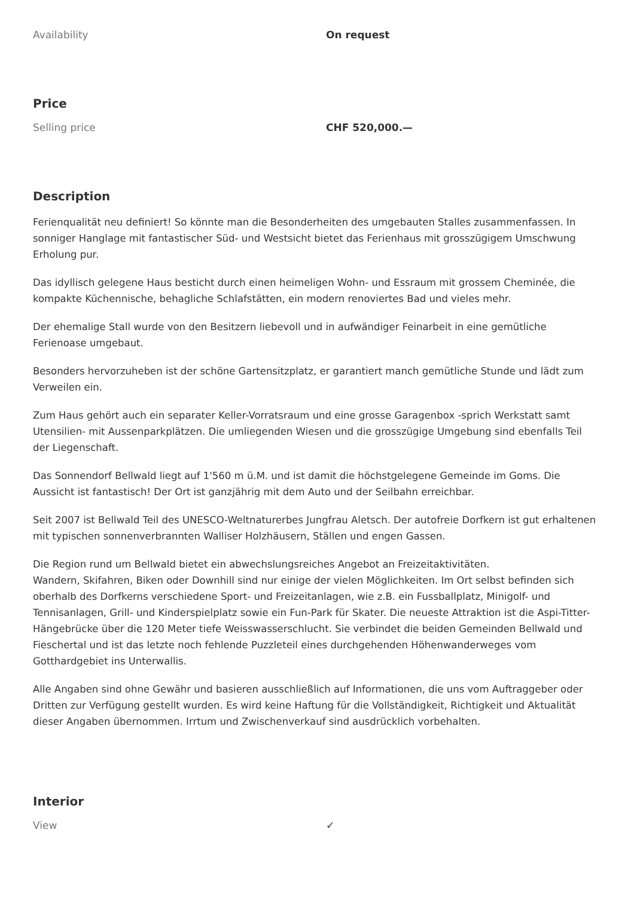| Availability | On request |
Price
| Selling price | CHF 520,000.— |
Description
Ferienqualität neu definiert! So könnte man die Besonderheiten des umgebauten Stalles zusammenfassen. In sonniger Hanglage mit fantastischer Süd- und Westsicht bietet das Ferienhaus mit grosszügigem Umschwung Erholung pur.
Das idyllisch gelegene Haus besticht durch einen heimeligen Wohn- und Essraum mit grossem Cheminée, die kompakte Küchennische, behagliche Schlafstätten, ein modern renoviertes Bad und vieles mehr.
Der ehemalige Stall wurde von den Besitzern liebevoll und in aufwändiger Feinarbeit in eine gemütliche Ferienoase umgebaut.
Besonders hervorzuheben ist der schöne Gartensitzplatz, er garantiert manch gemütliche Stunde und lädt zum Verweilen ein.
Zum Haus gehört auch ein separater Keller-Vorratsraum und eine grosse Garagenbox -sprich Werkstatt samt Utensilien- mit Aussenparkplätzen. Die umliegenden Wiesen und die grosszügige Umgebung sind ebenfalls Teil der Liegenschaft.
Das Sonnendorf Bellwald liegt auf 1'560 m ü.M. und ist damit die höchstgelegene Gemeinde im Goms. Die Aussicht ist fantastisch! Der Ort ist ganzjährig mit dem Auto und der Seilbahn erreichbar.
Seit 2007 ist Bellwald Teil des UNESCO-Weltnaturerbes Jungfrau Aletsch. Der autofreie Dorfkern ist gut erhaltenen mit typischen sonnenverbrannten Walliser Holzhäusern, Ställen und engen Gassen.
Die Region rund um Bellwald bietet ein abwechslungsreiches Angebot an Freizeitaktivitäten.
Wandern, Skifahren, Biken oder Downhill sind nur einige der vielen Möglichkeiten. Im Ort selbst befinden sich oberhalb des Dorfkerns verschiedene Sport- und Freizeitanlagen, wie z.B. ein Fussballplatz, Minigolf- und Tennisanlagen, Grill- und Kinderspielplatz sowie ein Fun-Park für Skater. Die neueste Attraktion ist die Aspi-Titter-Hängebrücke über die 120 Meter tiefe Weisswasserschlucht. Sie verbindet die beiden Gemeinden Bellwald und Fieschertal und ist das letzte noch fehlende Puzzleteil eines durchgehenden Höhenwanderweges vom Gotthardgebiet ins Unterwallis.
Alle Angaben sind ohne Gewähr und basieren ausschließlich auf Informationen, die uns vom Auftraggeber oder Dritten zur Verfügung gestellt wurden. Es wird keine Haftung für die Vollständigkeit, Richtigkeit und Aktualität dieser Angaben übernommen. Irrtum und Zwischenverkauf sind ausdrücklich vorbehalten.
Interior
| View | ✓ |